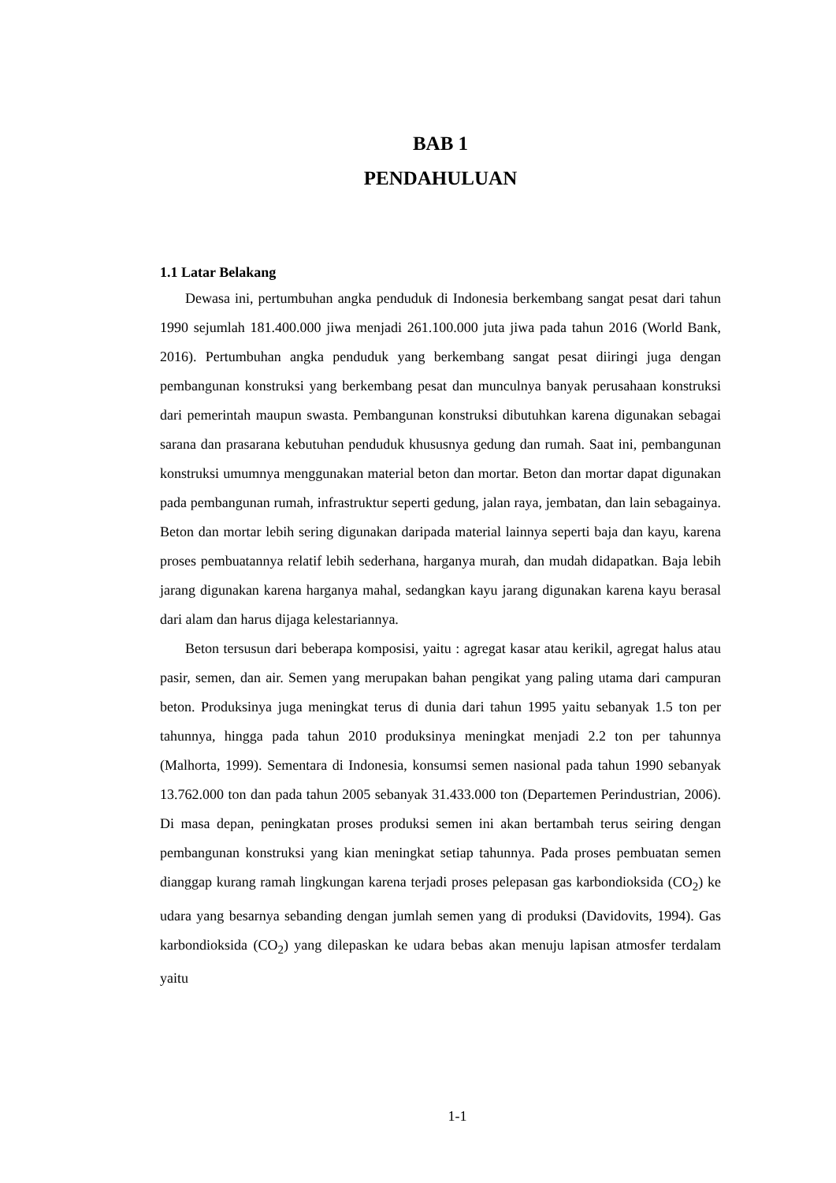BAB 1
PENDAHULUAN
1.1 Latar Belakang
Dewasa ini, pertumbuhan angka penduduk di Indonesia berkembang sangat pesat dari tahun 1990 sejumlah 181.400.000 jiwa menjadi 261.100.000 juta jiwa pada tahun 2016 (World Bank, 2016). Pertumbuhan angka penduduk yang berkembang sangat pesat diiringi juga dengan pembangunan konstruksi yang berkembang pesat dan munculnya banyak perusahaan konstruksi dari pemerintah maupun swasta. Pembangunan konstruksi dibutuhkan karena digunakan sebagai sarana dan prasarana kebutuhan penduduk khususnya gedung dan rumah. Saat ini, pembangunan konstruksi umumnya menggunakan material beton dan mortar. Beton dan mortar dapat digunakan pada pembangunan rumah, infrastruktur seperti gedung, jalan raya, jembatan, dan lain sebagainya. Beton dan mortar lebih sering digunakan daripada material lainnya seperti baja dan kayu, karena proses pembuatannya relatif lebih sederhana, harganya murah, dan mudah didapatkan. Baja lebih jarang digunakan karena harganya mahal, sedangkan kayu jarang digunakan karena kayu berasal dari alam dan harus dijaga kelestariannya.
Beton tersusun dari beberapa komposisi, yaitu : agregat kasar atau kerikil, agregat halus atau pasir, semen, dan air. Semen yang merupakan bahan pengikat yang paling utama dari campuran beton. Produksinya juga meningkat terus di dunia dari tahun 1995 yaitu sebanyak 1.5 ton per tahunnya, hingga pada tahun 2010 produksinya meningkat menjadi 2.2 ton per tahunnya (Malhorta, 1999). Sementara di Indonesia, konsumsi semen nasional pada tahun 1990 sebanyak 13.762.000 ton dan pada tahun 2005 sebanyak 31.433.000 ton (Departemen Perindustrian, 2006). Di masa depan, peningkatan proses produksi semen ini akan bertambah terus seiring dengan pembangunan konstruksi yang kian meningkat setiap tahunnya. Pada proses pembuatan semen dianggap kurang ramah lingkungan karena terjadi proses pelepasan gas karbondioksida (CO<sub>2</sub>) ke udara yang besarnya sebanding dengan jumlah semen yang di produksi (Davidovits, 1994). Gas karbondioksida (CO<sub>2</sub>) yang dilepaskan ke udara bebas akan menuju lapisan atmosfer terdalam yaitu
1-1